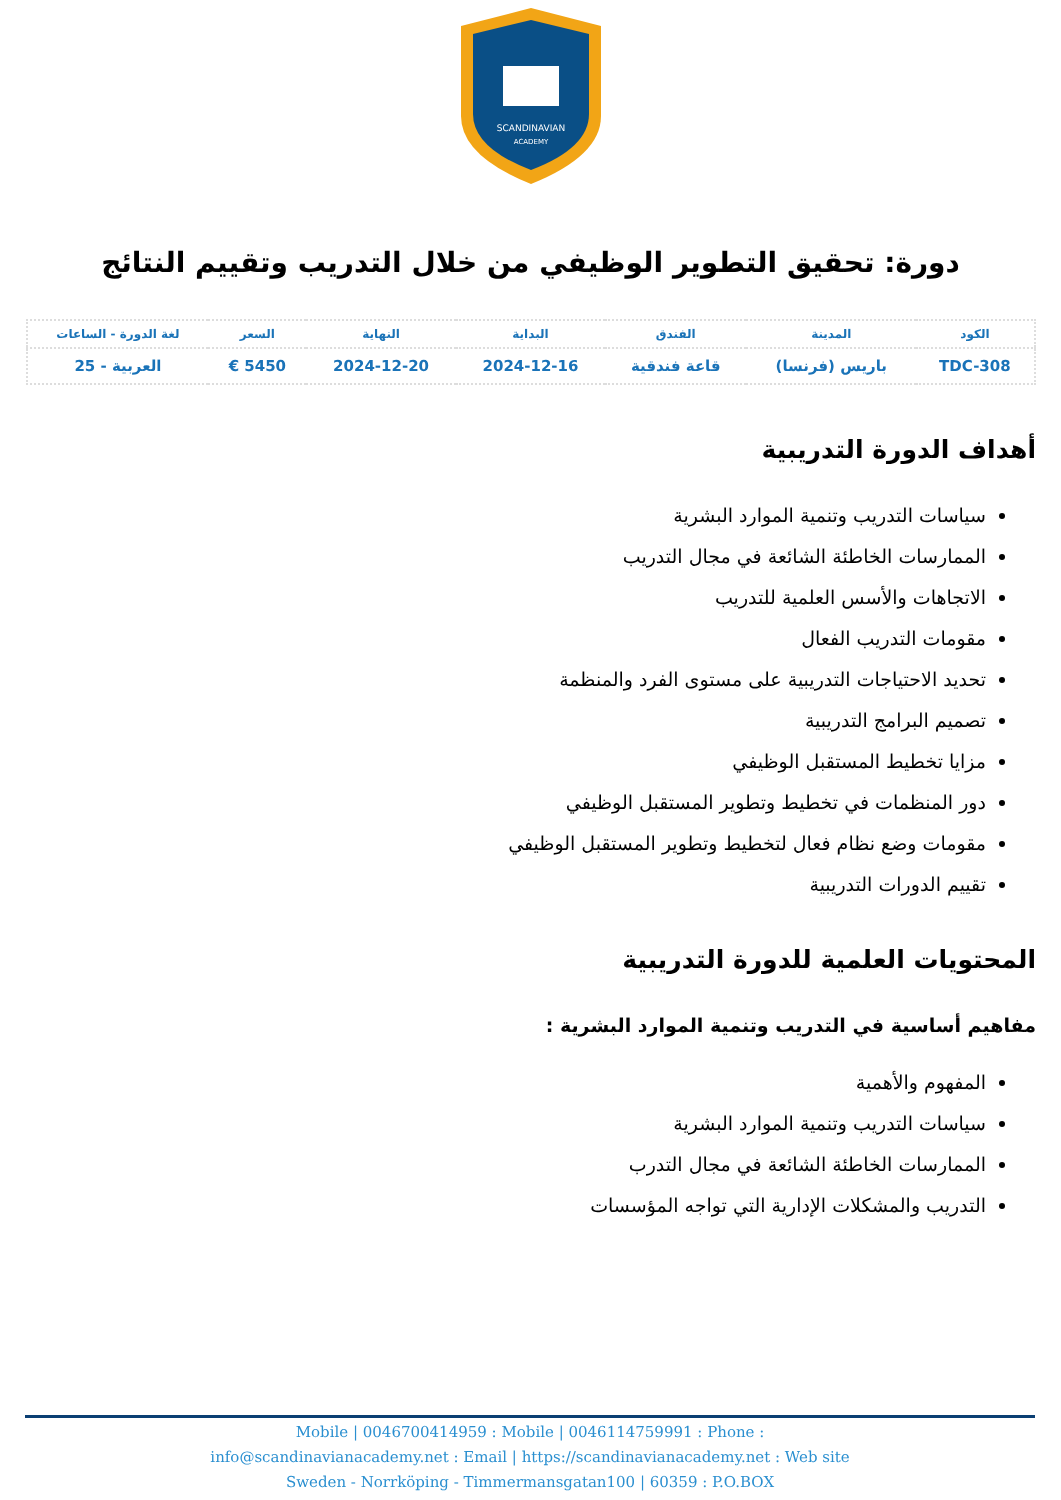SCANDINAVIAN
ACADEMY
دورة: تحقيق التطوير الوظيفي من خلال التدريب وتقييم النتائج
| الكود | المدينة | الفندق | البداية | النهاية | السعر | لغة الدورة - الساعات |
| --- | --- | --- | --- | --- | --- | --- |
| TDC-308 | باريس (فرنسا) | قاعة فندقية | 2024-12-16 | 2024-12-20 | 5450 € | العربية - 25 |
أهداف الدورة التدريبية
سياسات التدريب وتنمية الموارد البشرية
الممارسات الخاطئة الشائعة في مجال التدريب
الاتجاهات والأسس العلمية للتدريب
مقومات التدريب الفعال
تحديد الاحتياجات التدريبية على مستوى الفرد والمنظمة
تصميم البرامج التدريبية
مزايا تخطيط المستقبل الوظيفي
دور المنظمات في تخطيط وتطوير المستقبل الوظيفي
مقومات وضع نظام فعال لتخطيط وتطوير المستقبل الوظيفي
تقييم الدورات التدريبية
المحتويات العلمية للدورة التدريبية
مفاهيم أساسية في التدريب وتنمية الموارد البشرية :
المفهوم والأهمية
سياسات التدريب وتنمية الموارد البشرية
الممارسات الخاطئة الشائعة في مجال التدرب
التدريب والمشكلات الإدارية التي تواجه المؤسسات
Mobile | 0046700414959 : Mobile | 0046114759991 : Phone :
info@scandinavianacademy.net : Email | https://scandinavianacademy.net : Web site
Sweden - Norrköping - Timmermansgatan100 | 60359 : P.O.BOX